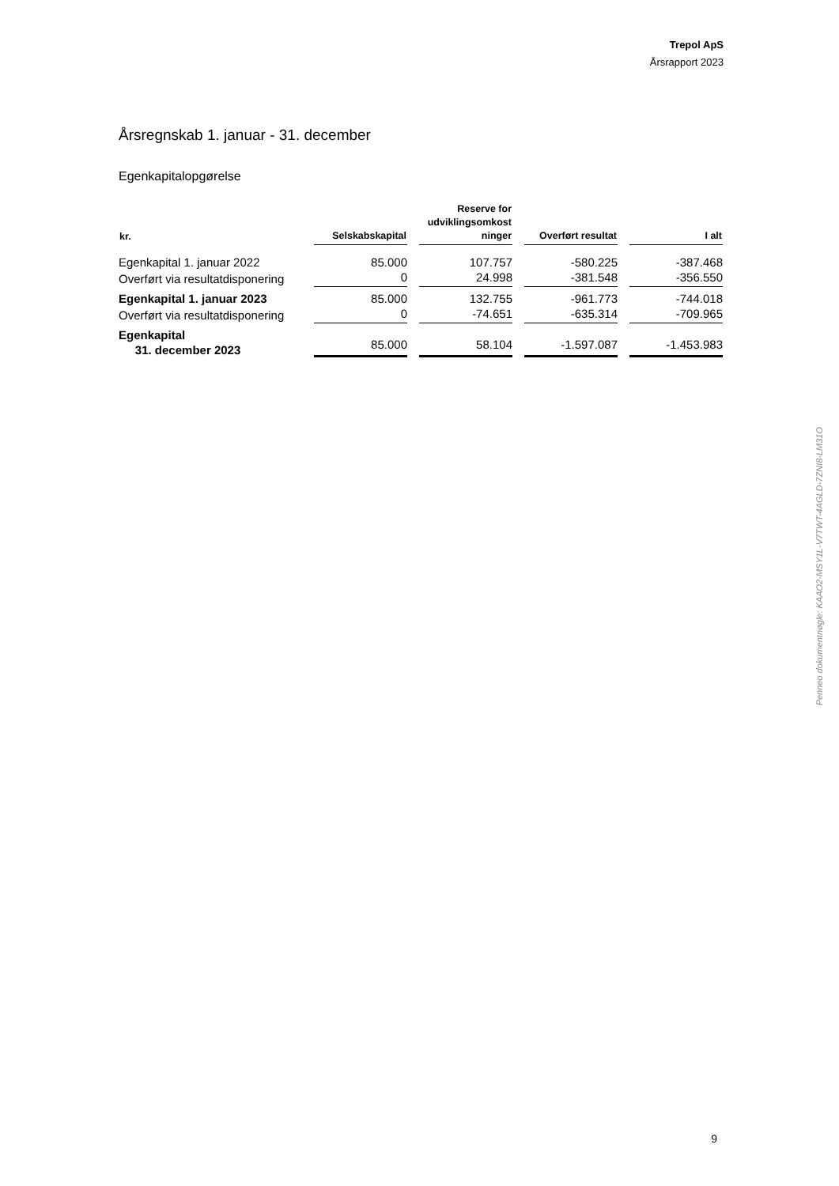Trepol ApS
Årsrapport 2023
Årsregnskab 1. januar - 31. december
Egenkapitalopgørelse
| kr. | Selskabskapital | Reserve for udviklingsomkost ninger | Overført resultat | I alt |
| --- | --- | --- | --- | --- |
| Egenkapital 1. januar 2022 | 85.000 | 107.757 | -580.225 | -387.468 |
| Overført via resultatdisponering | 0 | 24.998 | -381.548 | -356.550 |
| Egenkapital 1. januar 2023 | 85.000 | 132.755 | -961.773 | -744.018 |
| Overført via resultatdisponering | 0 | -74.651 | -635.314 | -709.965 |
| Egenkapital 31. december 2023 | 85.000 | 58.104 | -1.597.087 | -1.453.983 |
Penneo dokumentnøgle: KAAO2-MSY1L-V7TWT-4AGLD-7ZNI8-LM31O
9